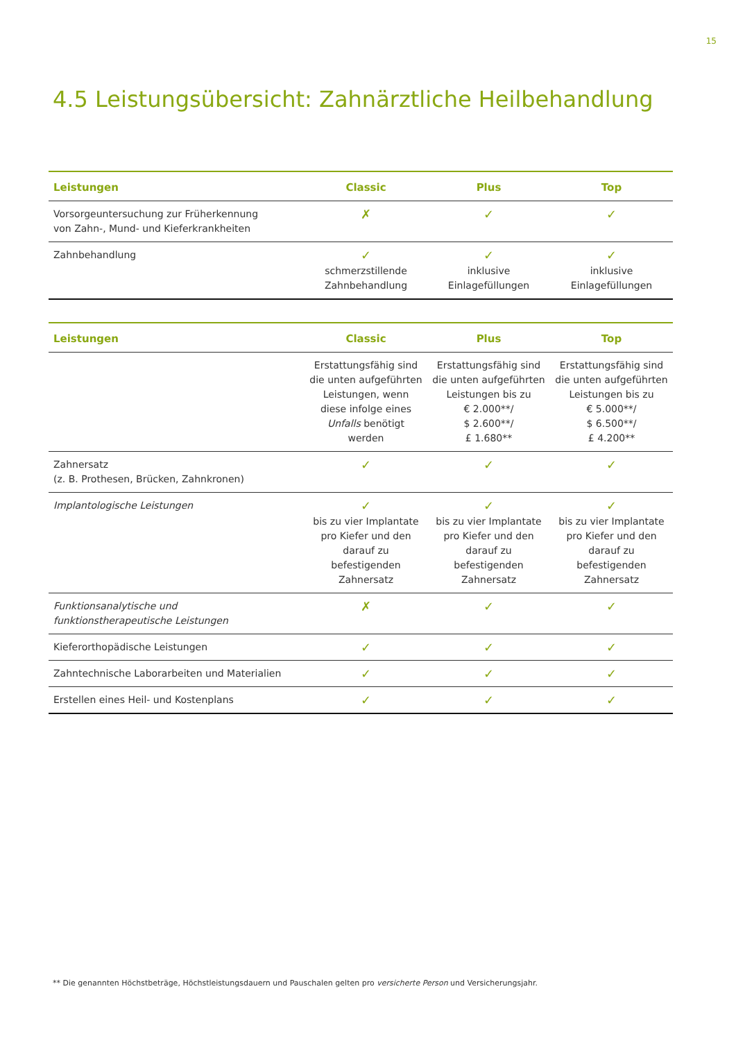15
4.5 Leistungsübersicht: Zahnärztliche Heilbehandlung
| Leistungen | Classic | Plus | Top |
| --- | --- | --- | --- |
| Vorsorgeuntersuchung zur Früherkennung von Zahn-, Mund- und Kieferkrankheiten | ✗ | ✓ | ✓ |
| Zahnbehandlung | ✓ schmerzstillende Zahnbehandlung | ✓ inklusive Einlagefüllungen | ✓ inklusive Einlagefüllungen |
| Leistungen | Classic | Plus | Top |
| --- | --- | --- | --- |
| | Erstattungsfähig sind die unten aufgeführten Leistungen, wenn diese infolge eines Unfalls benötigt werden | Erstattungsfähig sind die unten auf­geführten Leistungen bis zu € 2.000**/ $ 2.600**/ £ 1.680** | Erstattungsfähig sind die unten auf­geführten Leistungen bis zu € 5.000**/ $ 6.500**/ £ 4.200** |
| Zahnersatz (z. B. Prothesen, Brücken, Zahnkronen) | ✓ | ✓ | ✓ |
| Implantologische Leistungen | ✓ bis zu vier Implantate pro Kiefer und den darauf zu befestigenden Zahnersatz | ✓ bis zu vier Implantate pro Kiefer und den darauf zu befestigenden Zahnersatz | ✓ bis zu vier Implantate pro Kiefer und den darauf zu befestigenden Zahnersatz |
| Funktionsanalytische und funktionstherapeutische Leistungen | ✗ | ✓ | ✓ |
| Kieferorthopädische Leistungen | ✓ | ✓ | ✓ |
| Zahntechnische Laborarbeiten und Materialien | ✓ | ✓ | ✓ |
| Erstellen eines Heil- und Kostenplans | ✓ | ✓ | ✓ |
** Die genannten Höchstbeträge, Höchstleistungsdauern und Pauschalen gelten pro versicherte Person und Versicherungsjahr.